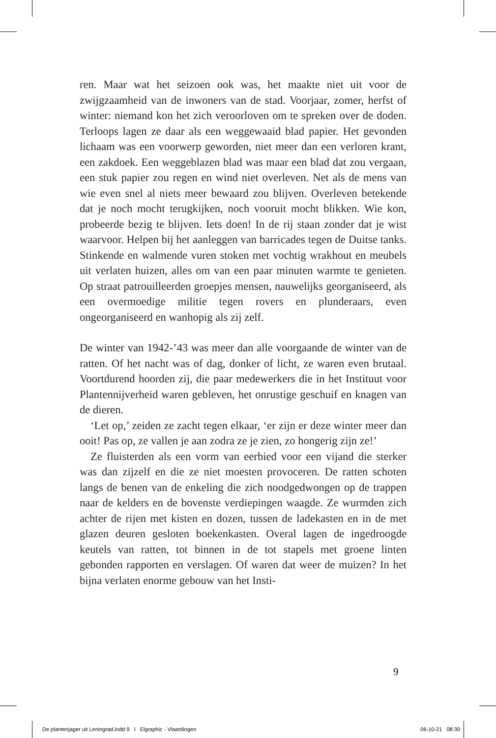ren. Maar wat het seizoen ook was, het maakte niet uit voor de zwijgzaamheid van de inwoners van de stad. Voorjaar, zomer, herfst of winter: niemand kon het zich veroorloven om te spreken over de doden. Terloops lagen ze daar als een weggewaaid blad papier. Het gevonden lichaam was een voorwerp geworden, niet meer dan een verloren krant, een zakdoek. Een weggeblazen blad was maar een blad dat zou vergaan, een stuk papier zou regen en wind niet overleven. Net als de mens van wie even snel al niets meer bewaard zou blijven. Overleven betekende dat je noch mocht terugkijken, noch vooruit mocht blikken. Wie kon, probeerde bezig te blijven. Iets doen! In de rij staan zonder dat je wist waarvoor. Helpen bij het aanleggen van barricades tegen de Duitse tanks. Stinkende en walmende vuren stoken met vochtig wrakhout en meubels uit verlaten huizen, alles om van een paar minuten warmte te genieten. Op straat patrouilleerden groepjes mensen, nauwelijks georganiseerd, als een overmoedige militie tegen rovers en plunderaars, even ongeorganiseerd en wanhopig als zij zelf.
De winter van 1942-’43 was meer dan alle voorgaande de winter van de ratten. Of het nacht was of dag, donker of licht, ze waren even brutaal. Voortdurend hoorden zij, die paar medewerkers die in het Instituut voor Plantennijverheid waren gebleven, het onrustige geschuif en knagen van de dieren.
‘Let op,’ zeiden ze zacht tegen elkaar, ‘er zijn er deze winter meer dan ooit! Pas op, ze vallen je aan zodra ze je zien, zo hongerig zijn ze!’
Ze fluisterden als een vorm van eerbied voor een vijand die sterker was dan zijzelf en die ze niet moesten provoceren. De ratten schoten langs de benen van de enkeling die zich noodgedwongen op de trappen naar de kelders en de bovenste verdiepingen waagde. Ze wurmden zich achter de rijen met kisten en dozen, tussen de ladekasten en in de met glazen deuren gesloten boekenkasten. Overal lagen de ingedroogde keutels van ratten, tot binnen in de tot stapels met groene linten gebonden rapporten en verslagen. Of waren dat weer de muizen? In het bijna verlaten enorme gebouw van het Insti-
9
De plantenjager uit Leningrad.indd 9 I Elgraphic - Vlaardingen 06-10-21 08:30